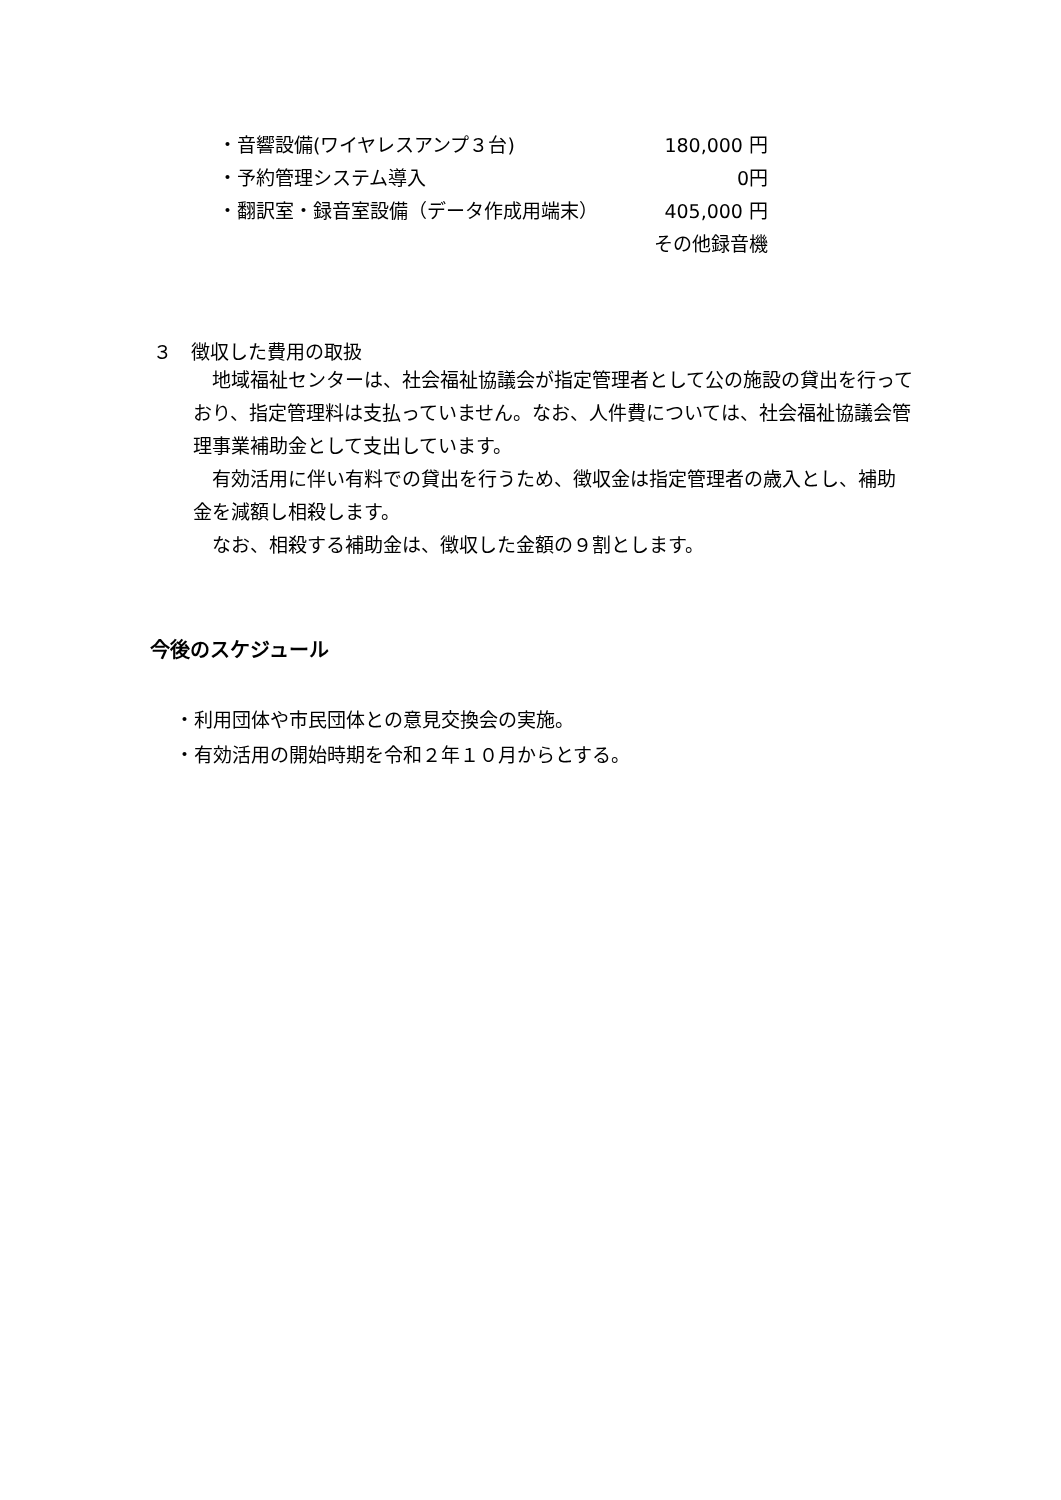| ・音響設備(ワイヤレスアンプ３台) | 180,000 円 |
| ・予約管理システム導入 | 0円 |
| ・翻訳室・録音室設備（データ作成用端末） | 405,000 円 |
| | その他録音機 |
３　徴収した費用の取扱
　地域福祉センターは、社会福祉協議会が指定管理者として公の施設の貸出を行っており、指定管理料は支払っていません。なお、人件費については、社会福祉協議会管理事業補助金として支出しています。
　有効活用に伴い有料での貸出を行うため、徴収金は指定管理者の歳入とし、補助金を減額し相殺します。
　なお、相殺する補助金は、徴収した金額の９割とします。
今後のスケジュール
・利用団体や市民団体との意見交換会の実施。
・有効活用の開始時期を令和２年１０月からとする。